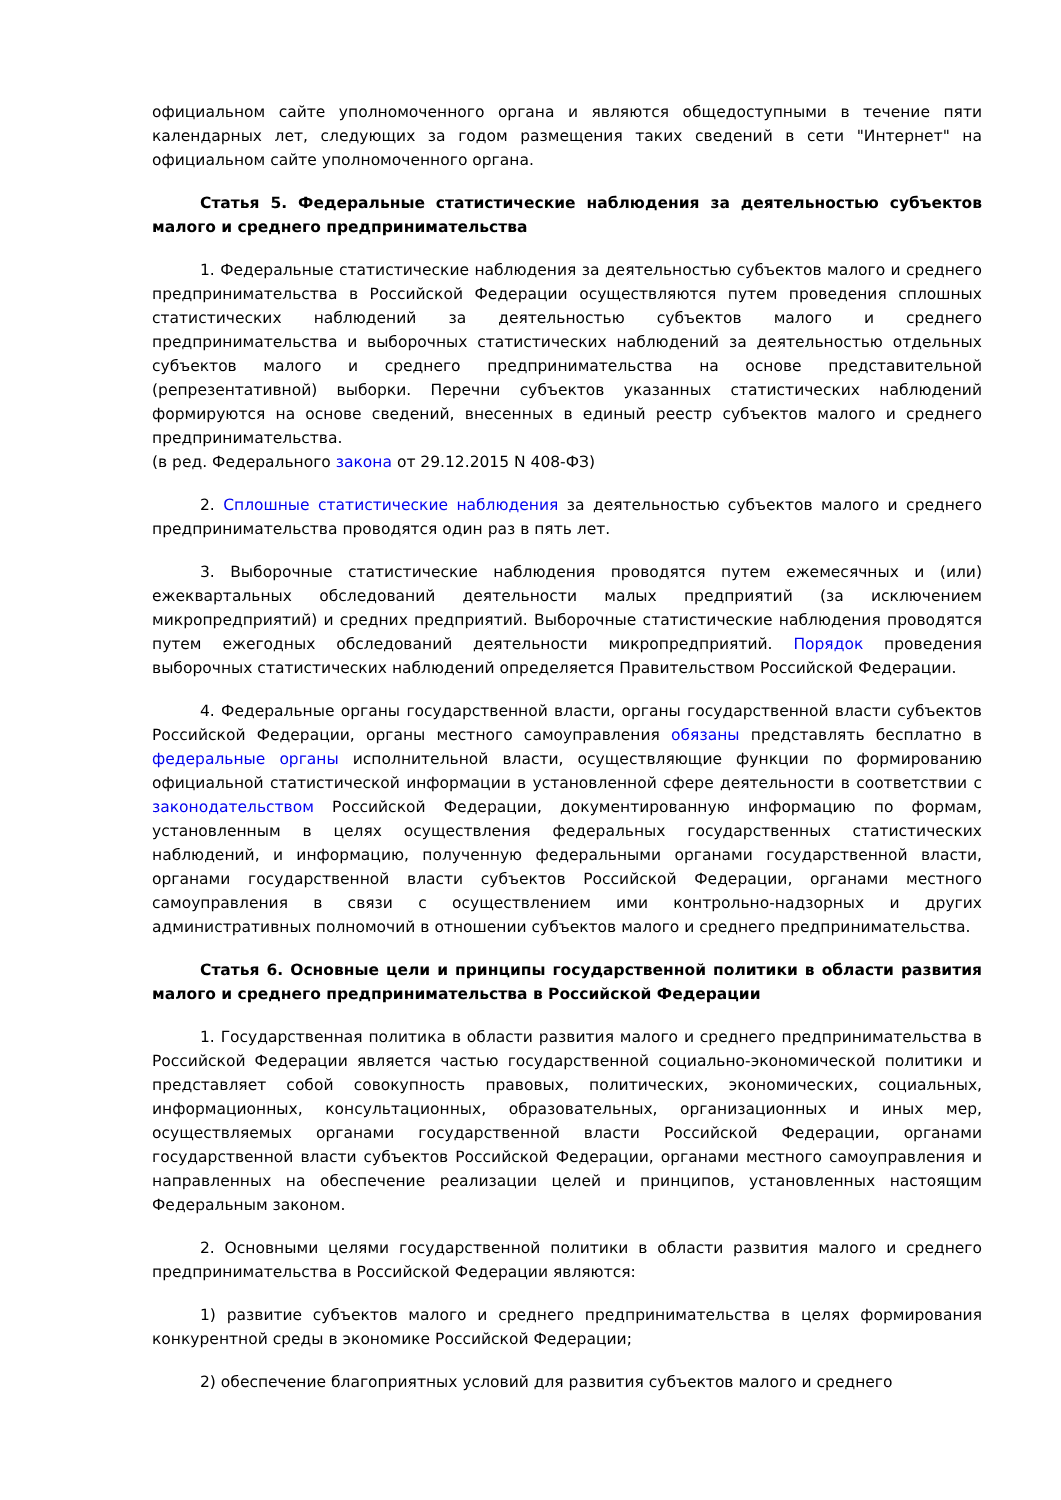официальном сайте уполномоченного органа и являются общедоступными в течение пяти календарных лет, следующих за годом размещения таких сведений в сети "Интернет" на официальном сайте уполномоченного органа.
Статья 5. Федеральные статистические наблюдения за деятельностью субъектов малого и среднего предпринимательства
1. Федеральные статистические наблюдения за деятельностью субъектов малого и среднего предпринимательства в Российской Федерации осуществляются путем проведения сплошных статистических наблюдений за деятельностью субъектов малого и среднего предпринимательства и выборочных статистических наблюдений за деятельностью отдельных субъектов малого и среднего предпринимательства на основе представительной (репрезентативной) выборки. Перечни субъектов указанных статистических наблюдений формируются на основе сведений, внесенных в единый реестр субъектов малого и среднего предпринимательства.
(в ред. Федерального закона от 29.12.2015 N 408-ФЗ)
2. Сплошные статистические наблюдения за деятельностью субъектов малого и среднего предпринимательства проводятся один раз в пять лет.
3. Выборочные статистические наблюдения проводятся путем ежемесячных и (или) ежеквартальных обследований деятельности малых предприятий (за исключением микропредприятий) и средних предприятий. Выборочные статистические наблюдения проводятся путем ежегодных обследований деятельности микропредприятий. Порядок проведения выборочных статистических наблюдений определяется Правительством Российской Федерации.
4. Федеральные органы государственной власти, органы государственной власти субъектов Российской Федерации, органы местного самоуправления обязаны представлять бесплатно в федеральные органы исполнительной власти, осуществляющие функции по формированию официальной статистической информации в установленной сфере деятельности в соответствии с законодательством Российской Федерации, документированную информацию по формам, установленным в целях осуществления федеральных государственных статистических наблюдений, и информацию, полученную федеральными органами государственной власти, органами государственной власти субъектов Российской Федерации, органами местного самоуправления в связи с осуществлением ими контрольно-надзорных и других административных полномочий в отношении субъектов малого и среднего предпринимательства.
Статья 6. Основные цели и принципы государственной политики в области развития малого и среднего предпринимательства в Российской Федерации
1. Государственная политика в области развития малого и среднего предпринимательства в Российской Федерации является частью государственной социально-экономической политики и представляет собой совокупность правовых, политических, экономических, социальных, информационных, консультационных, образовательных, организационных и иных мер, осуществляемых органами государственной власти Российской Федерации, органами государственной власти субъектов Российской Федерации, органами местного самоуправления и направленных на обеспечение реализации целей и принципов, установленных настоящим Федеральным законом.
2. Основными целями государственной политики в области развития малого и среднего предпринимательства в Российской Федерации являются:
1) развитие субъектов малого и среднего предпринимательства в целях формирования конкурентной среды в экономике Российской Федерации;
2) обеспечение благоприятных условий для развития субъектов малого и среднего